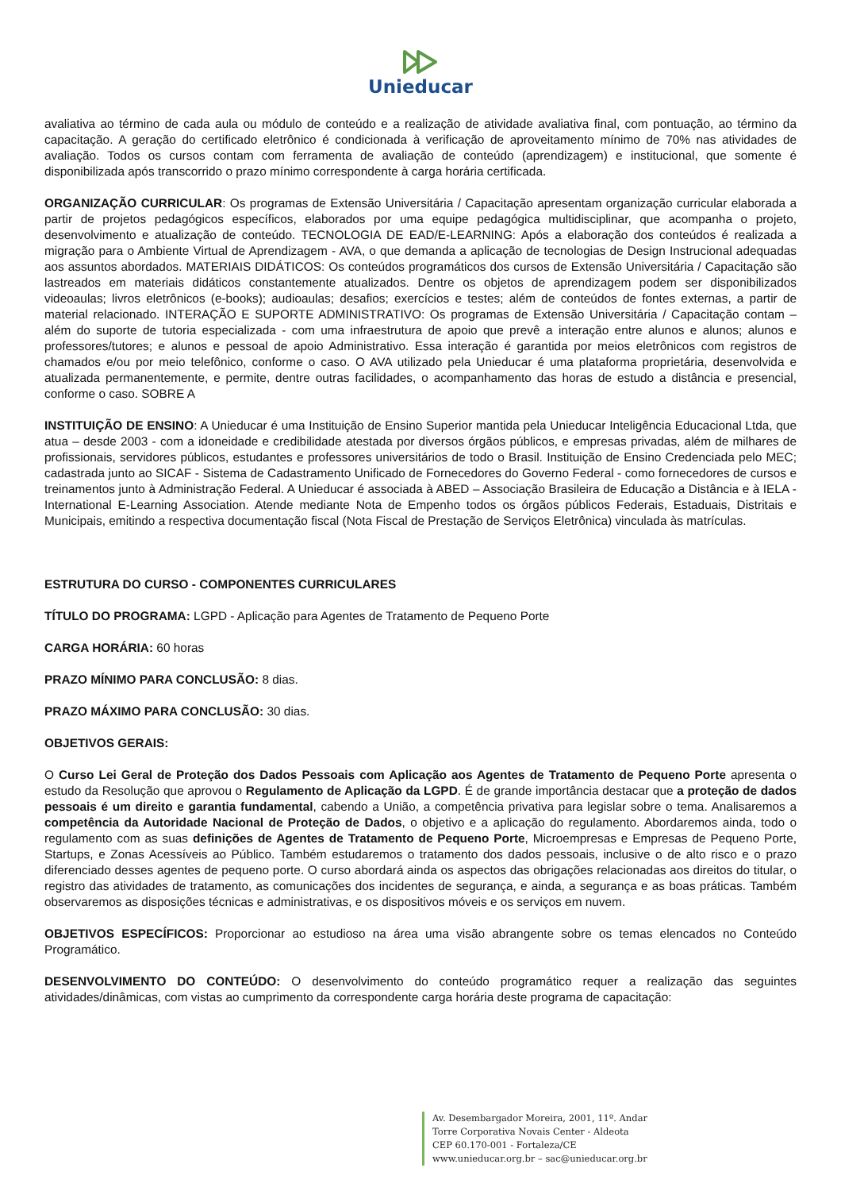Unieducar
avaliativa ao término de cada aula ou módulo de conteúdo e a realização de atividade avaliativa final, com pontuação, ao término da capacitação. A geração do certificado eletrônico é condicionada à verificação de aproveitamento mínimo de 70% nas atividades de avaliação. Todos os cursos contam com ferramenta de avaliação de conteúdo (aprendizagem) e institucional, que somente é disponibilizada após transcorrido o prazo mínimo correspondente à carga horária certificada.
ORGANIZAÇÃO CURRICULAR: Os programas de Extensão Universitária / Capacitação apresentam organização curricular elaborada a partir de projetos pedagógicos específicos, elaborados por uma equipe pedagógica multidisciplinar, que acompanha o projeto, desenvolvimento e atualização de conteúdo. TECNOLOGIA DE EAD/E-LEARNING: Após a elaboração dos conteúdos é realizada a migração para o Ambiente Virtual de Aprendizagem - AVA, o que demanda a aplicação de tecnologias de Design Instrucional adequadas aos assuntos abordados. MATERIAIS DIDÁTICOS: Os conteúdos programáticos dos cursos de Extensão Universitária / Capacitação são lastreados em materiais didáticos constantemente atualizados. Dentre os objetos de aprendizagem podem ser disponibilizados videoaulas; livros eletrônicos (e-books); audioaulas; desafios; exercícios e testes; além de conteúdos de fontes externas, a partir de material relacionado. INTERAÇÃO E SUPORTE ADMINISTRATIVO: Os programas de Extensão Universitária / Capacitação contam – além do suporte de tutoria especializada - com uma infraestrutura de apoio que prevê a interação entre alunos e alunos; alunos e professores/tutores; e alunos e pessoal de apoio Administrativo. Essa interação é garantida por meios eletrônicos com registros de chamados e/ou por meio telefônico, conforme o caso. O AVA utilizado pela Unieducar é uma plataforma proprietária, desenvolvida e atualizada permanentemente, e permite, dentre outras facilidades, o acompanhamento das horas de estudo a distância e presencial, conforme o caso. SOBRE A
INSTITUIÇÃO DE ENSINO: A Unieducar é uma Instituição de Ensino Superior mantida pela Unieducar Inteligência Educacional Ltda, que atua – desde 2003 - com a idoneidade e credibilidade atestada por diversos órgãos públicos, e empresas privadas, além de milhares de profissionais, servidores públicos, estudantes e professores universitários de todo o Brasil. Instituição de Ensino Credenciada pelo MEC; cadastrada junto ao SICAF - Sistema de Cadastramento Unificado de Fornecedores do Governo Federal - como fornecedores de cursos e treinamentos junto à Administração Federal. A Unieducar é associada à ABED – Associação Brasileira de Educação a Distância e à IELA - International E-Learning Association. Atende mediante Nota de Empenho todos os órgãos públicos Federais, Estaduais, Distritais e Municipais, emitindo a respectiva documentação fiscal (Nota Fiscal de Prestação de Serviços Eletrônica) vinculada às matrículas.
ESTRUTURA DO CURSO - COMPONENTES CURRICULARES
TÍTULO DO PROGRAMA: LGPD - Aplicação para Agentes de Tratamento de Pequeno Porte
CARGA HORÁRIA: 60 horas
PRAZO MÍNIMO PARA CONCLUSÃO: 8 dias.
PRAZO MÁXIMO PARA CONCLUSÃO: 30 dias.
OBJETIVOS GERAIS:
O Curso Lei Geral de Proteção dos Dados Pessoais com Aplicação aos Agentes de Tratamento de Pequeno Porte apresenta o estudo da Resolução que aprovou o Regulamento de Aplicação da LGPD. É de grande importância destacar que a proteção de dados pessoais é um direito e garantia fundamental, cabendo a União, a competência privativa para legislar sobre o tema. Analisaremos a competência da Autoridade Nacional de Proteção de Dados, o objetivo e a aplicação do regulamento. Abordaremos ainda, todo o regulamento com as suas definições de Agentes de Tratamento de Pequeno Porte, Microempresas e Empresas de Pequeno Porte, Startups, e Zonas Acessíveis ao Público. Também estudaremos o tratamento dos dados pessoais, inclusive o de alto risco e o prazo diferenciado desses agentes de pequeno porte. O curso abordará ainda os aspectos das obrigações relacionadas aos direitos do titular, o registro das atividades de tratamento, as comunicações dos incidentes de segurança, e ainda, a segurança e as boas práticas. Também observaremos as disposições técnicas e administrativas, e os dispositivos móveis e os serviços em nuvem.
OBJETIVOS ESPECÍFICOS: Proporcionar ao estudioso na área uma visão abrangente sobre os temas elencados no Conteúdo Programático.
DESENVOLVIMENTO DO CONTEÚDO: O desenvolvimento do conteúdo programático requer a realização das seguintes atividades/dinâmicas, com vistas ao cumprimento da correspondente carga horária deste programa de capacitação:
Av. Desembargador Moreira, 2001, 11º. Andar
Torre Corporativa Novais Center - Aldeota
CEP 60.170-001 - Fortaleza/CE
www.unieducar.org.br – sac@unieducar.org.br